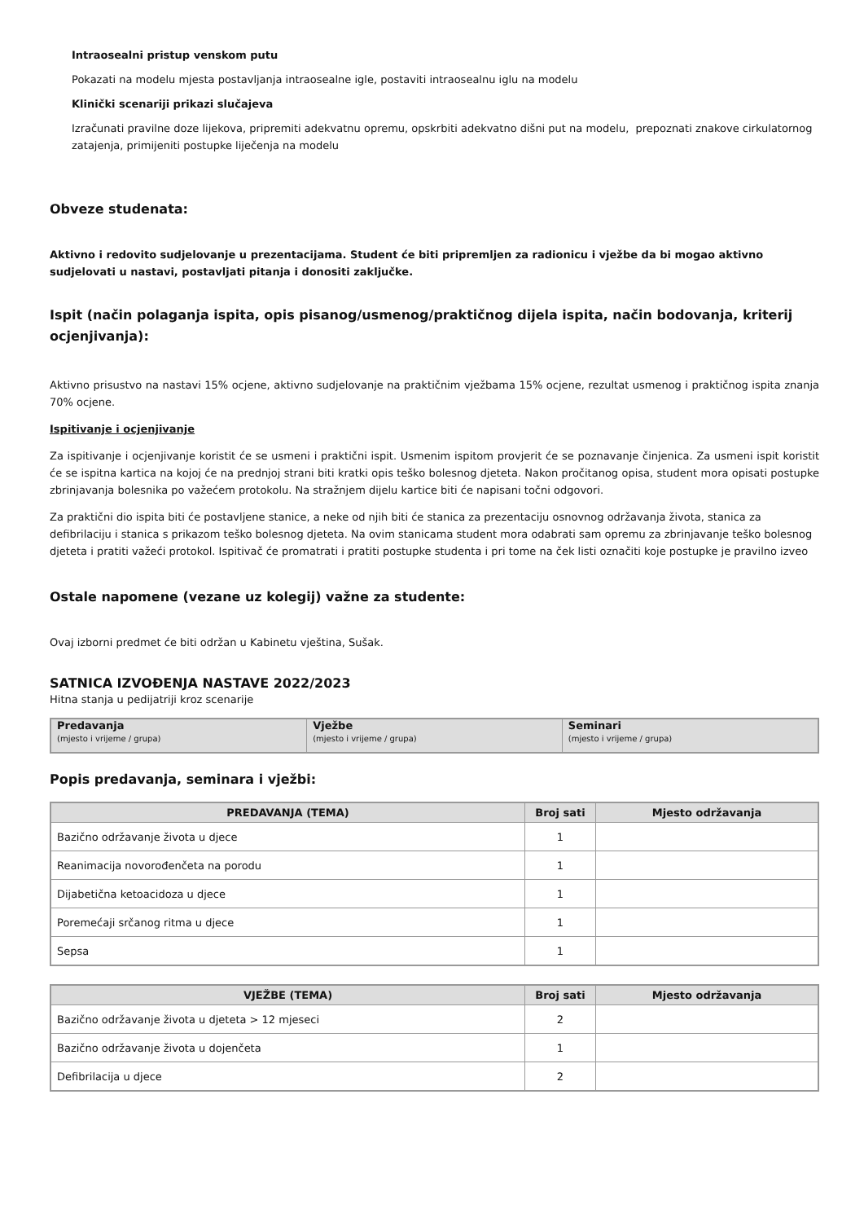Intraosealni pristup venskom putu
Pokazati na modelu mjesta postavljanja intraosealne igle, postaviti intraosealnu iglu na modelu
Klinički scenariji prikazi slučajeva
Izračunati pravilne doze lijekova, pripremiti adekvatnu opremu, opskrbiti adekvatno dišni put na modelu, prepoznati znakove cirkulatornog zatajenja, primijeniti postupke liječenja na modelu
Obveze studenata:
Aktivno i redovito sudjelovanje u prezentacijama. Student će biti pripremljen za radionicu i vježbe da bi mogao aktivno sudjelovati u nastavi, postavljati pitanja i donositi zaključke.
Ispit (način polaganja ispita, opis pisanog/usmenog/praktičnog dijela ispita, način bodovanja, kriterij ocjenjivanja):
Aktivno prisustvo na nastavi 15% ocjene, aktivno sudjelovanje na praktičnim vježbama 15% ocjene, rezultat usmenog i praktičnog ispita znanja 70% ocjene.
Ispitivanje i ocjenjivanje
Za ispitivanje i ocjenjivanje koristit će se usmeni i praktični ispit. Usmenim ispitom provjerit će se poznavanje činjenica. Za usmeni ispit koristit će se ispitna kartica na kojoj će na prednjoj strani biti kratki opis teško bolesnog djeteta. Nakon pročitanog opisa, student mora opisati postupke zbrinjavanja bolesnika po važećem protokolu. Na stražnjem dijelu kartice biti će napisani točni odgovori.
Za praktični dio ispita biti će postavljene stanice, a neke od njih biti će stanica za prezentaciju osnovnog održavanja života, stanica za defibrilaciju i stanica s prikazom teško bolesnog djeteta. Na ovim stanicama student mora odabrati sam opremu za zbrinjavanje teško bolesnog djeteta i pratiti važeći protokol. Ispitivač će promatrati i pratiti postupke studenta i pri tome na ček listi označiti koje postupke je pravilno izveo
Ostale napomene (vezane uz kolegij) važne za studente:
Ovaj izborni predmet će biti održan u Kabinetu vještina, Sušak.
SATNICA IZVOĐENJA NASTAVE 2022/2023
Hitna stanja u pedijatriji kroz scenarije
| Predavanja (mjesto i vrijeme / grupa) | Vježbe (mjesto i vrijeme / grupa) | Seminari (mjesto i vrijeme / grupa) |
Popis predavanja, seminara i vježbi:
| PREDAVANJA (TEMA) | Broj sati | Mjesto održavanja |
| --- | --- | --- |
| Bazično održavanje života u djece | 1 | |
| Reanimacija novorođenčeta na porodu | 1 | |
| Dijabetična ketoacidoza u djece | 1 | |
| Poremećaji srčanog ritma u djece | 1 | |
| Sepsa | 1 | |
| VJEŽBE (TEMA) | Broj sati | Mjesto održavanja |
| --- | --- | --- |
| Bazično održavanje života u djeteta > 12 mjeseci | 2 | |
| Bazično održavanje života u dojenčeta | 1 | |
| Defibrilacija u djece | 2 | |